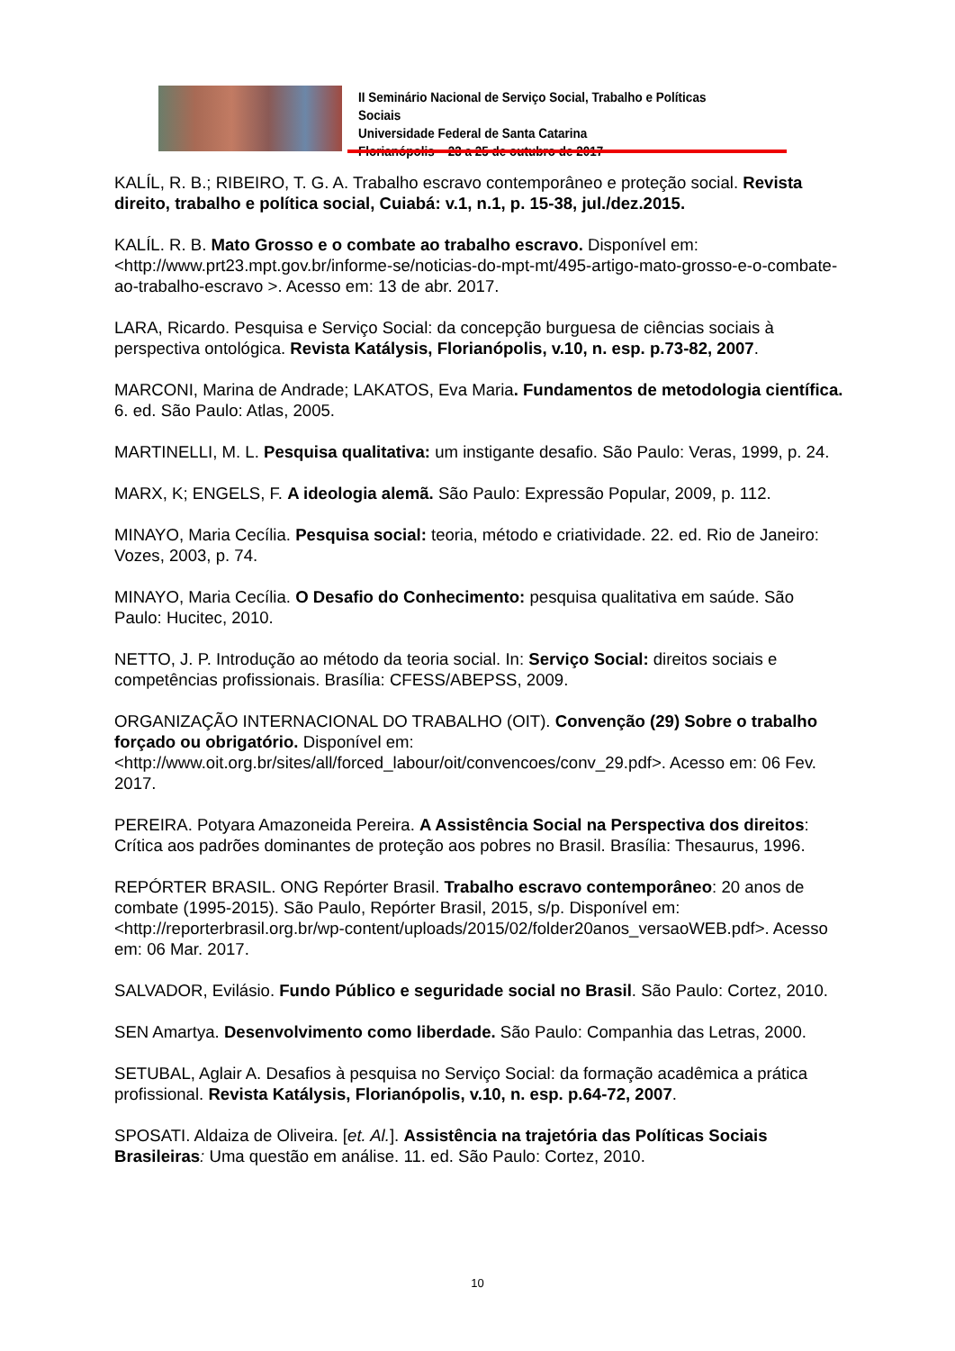II Seminário Nacional de Serviço Social, Trabalho e Políticas Sociais
Universidade Federal de Santa Catarina
Florianópolis – 23 a 25 de outubro de 2017
KALÍL, R. B.; RIBEIRO, T. G. A. Trabalho escravo contemporâneo e proteção social. Revista direito, trabalho e política social, Cuiabá: v.1, n.1, p. 15-38, jul./dez.2015.
KALÍL. R. B. Mato Grosso e o combate ao trabalho escravo. Disponível em: <http://www.prt23.mpt.gov.br/informe-se/noticias-do-mpt-mt/495-artigo-mato-grosso-e-o-combate-ao-trabalho-escravo >. Acesso em: 13 de abr. 2017.
LARA, Ricardo. Pesquisa e Serviço Social: da concepção burguesa de ciências sociais à perspectiva ontológica. Revista Katálysis, Florianópolis, v.10, n. esp. p.73-82, 2007.
MARCONI, Marina de Andrade; LAKATOS, Eva Maria. Fundamentos de metodologia científica. 6. ed. São Paulo: Atlas, 2005.
MARTINELLI, M. L. Pesquisa qualitativa: um instigante desafio. São Paulo: Veras, 1999, p. 24.
MARX, K; ENGELS, F. A ideologia alemã. São Paulo: Expressão Popular, 2009, p. 112.
MINAYO, Maria Cecília. Pesquisa social: teoria, método e criatividade. 22. ed. Rio de Janeiro: Vozes, 2003, p. 74.
MINAYO, Maria Cecília. O Desafio do Conhecimento: pesquisa qualitativa em saúde. São Paulo: Hucitec, 2010.
NETTO, J. P. Introdução ao método da teoria social. In: Serviço Social: direitos sociais e competências profissionais. Brasília: CFESS/ABEPSS, 2009.
ORGANIZAÇÃO INTERNACIONAL DO TRABALHO (OIT). Convenção (29) Sobre o trabalho forçado ou obrigatório. Disponível em: <http://www.oit.org.br/sites/all/forced_labour/oit/convencoes/conv_29.pdf>. Acesso em: 06 Fev. 2017.
PEREIRA. Potyara Amazoneida Pereira. A Assistência Social na Perspectiva dos direitos: Crítica aos padrões dominantes de proteção aos pobres no Brasil. Brasília: Thesaurus, 1996.
REPÓRTER BRASIL. ONG Repórter Brasil. Trabalho escravo contemporâneo: 20 anos de combate (1995-2015). São Paulo, Repórter Brasil, 2015, s/p. Disponível em: <http://reporterbrasil.org.br/wp-content/uploads/2015/02/folder20anos_versaoWEB.pdf>. Acesso em: 06 Mar. 2017.
SALVADOR, Evilásio. Fundo Público e seguridade social no Brasil. São Paulo: Cortez, 2010.
SEN Amartya. Desenvolvimento como liberdade. São Paulo: Companhia das Letras, 2000.
SETUBAL, Aglair A. Desafios à pesquisa no Serviço Social: da formação acadêmica a prática profissional. Revista Katálysis, Florianópolis, v.10, n. esp. p.64-72, 2007.
SPOSATI. Aldaiza de Oliveira. [et. Al.]. Assistência na trajetória das Políticas Sociais Brasileiras: Uma questão em análise. 11. ed. São Paulo: Cortez, 2010.
10